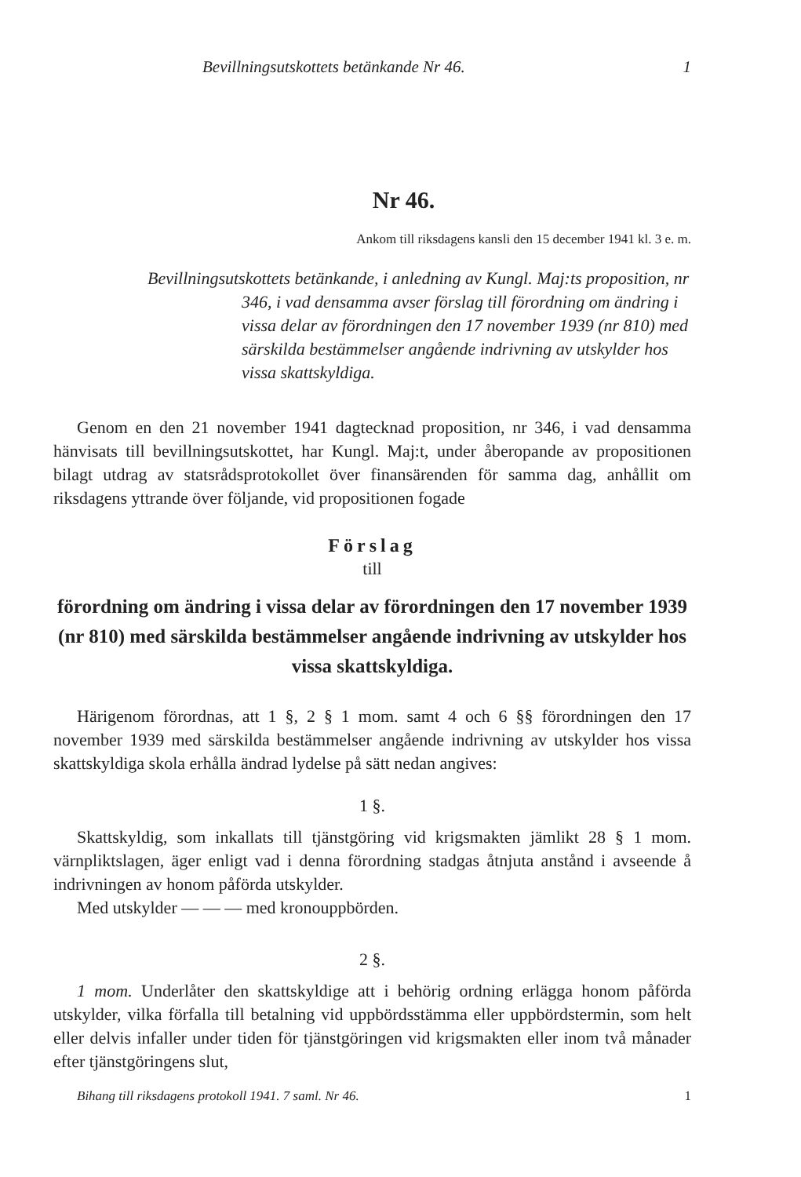Bevillningsutskottets betänkande Nr 46. 1
Nr 46.
Ankom till riksdagens kansli den 15 december 1941 kl. 3 e. m.
Bevillningsutskottets betänkande, i anledning av Kungl. Maj:ts proposition, nr 346, i vad densamma avser förslag till förordning om ändring i vissa delar av förordningen den 17 november 1939 (nr 810) med särskilda bestämmelser angående indrivning av utskylder hos vissa skattskyldiga.
Genom en den 21 november 1941 dagtecknad proposition, nr 346, i vad densamma hänvisats till bevillningsutskottet, har Kungl. Maj:t, under åberopande av propositionen bilagt utdrag av statsrådsprotokollet över finansärenden för samma dag, anhållit om riksdagens yttrande över följande, vid propositionen fogade
Förslag
till
förordning om ändring i vissa delar av förordningen den 17 november 1939 (nr 810) med särskilda bestämmelser angående indrivning av utskylder hos vissa skattskyldiga.
Härigenom förordnas, att 1 §, 2 § 1 mom. samt 4 och 6 §§ förordningen den 17 november 1939 med särskilda bestämmelser angående indrivning av utskylder hos vissa skattskyldiga skola erhålla ändrad lydelse på sätt nedan angives:
1 §.
Skattskyldig, som inkallats till tjänstgöring vid krigsmakten jämlikt 28 § 1 mom. värnpliktslagen, äger enligt vad i denna förordning stadgas åtnjuta anstånd i avseende å indrivningen av honom påförda utskylder.
Med utskylder — — — med kronouppbörden.
2 §.
1 mom. Underlåter den skattskyldige att i behörig ordning erlägga honom påförda utskylder, vilka förfalla till betalning vid uppbördsstämma eller uppbördstermin, som helt eller delvis infaller under tiden för tjänstgöringen vid krigsmakten eller inom två månader efter tjänstgöringens slut,
Bihang till riksdagens protokoll 1941. 7 saml. Nr 46. 1